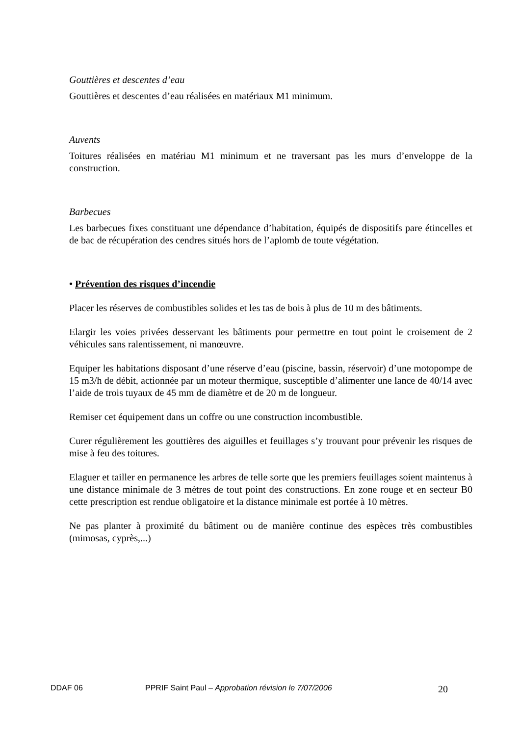Gouttières et descentes d’eau
Gouttières et descentes d’eau réalisées en matériaux M1 minimum.
Auvents
Toitures réalisées en matériau M1 minimum et ne traversant pas les murs d’enveloppe de la construction.
Barbecues
Les barbecues fixes constituant une dépendance d’habitation, équipés de dispositifs pare étincelles et de bac de récupération des cendres situés hors de l’aplomb de toute végétation.
• Prévention des risques d’incendie
Placer les réserves de combustibles solides et les tas de bois à plus de 10 m des bâtiments.
Elargir les voies privées desservant les bâtiments pour permettre en tout point le croisement de 2 véhicules sans ralentissement, ni manœuvre.
Equiper les habitations disposant d’une réserve d’eau (piscine, bassin, réservoir) d’une motopompe de 15 m3/h de débit, actionnée par un moteur thermique, susceptible d’alimenter une lance de 40/14 avec l’aide de trois tuyaux de 45 mm de diamètre et de 20 m de longueur.
Remiser cet équipement dans un coffre ou une construction incombustible.
Curer régulièrement les gouttières des aiguilles et feuillages s’y trouvant pour prévenir les risques de mise à feu des toitures.
Elaguer et tailler en permanence les arbres de telle sorte que les premiers feuillages soient maintenus à une distance minimale de 3 mètres de tout point des constructions. En zone rouge et en secteur B0 cette prescription est rendue obligatoire et la distance minimale est portée à 10 mètres.
Ne pas planter à proximité du bâtiment ou de manière continue des espèces très combustibles (mimosas, cyprès,...)
DDAF 06 PPRIF Saint Paul – Approbation révision le 7/07/2006 20